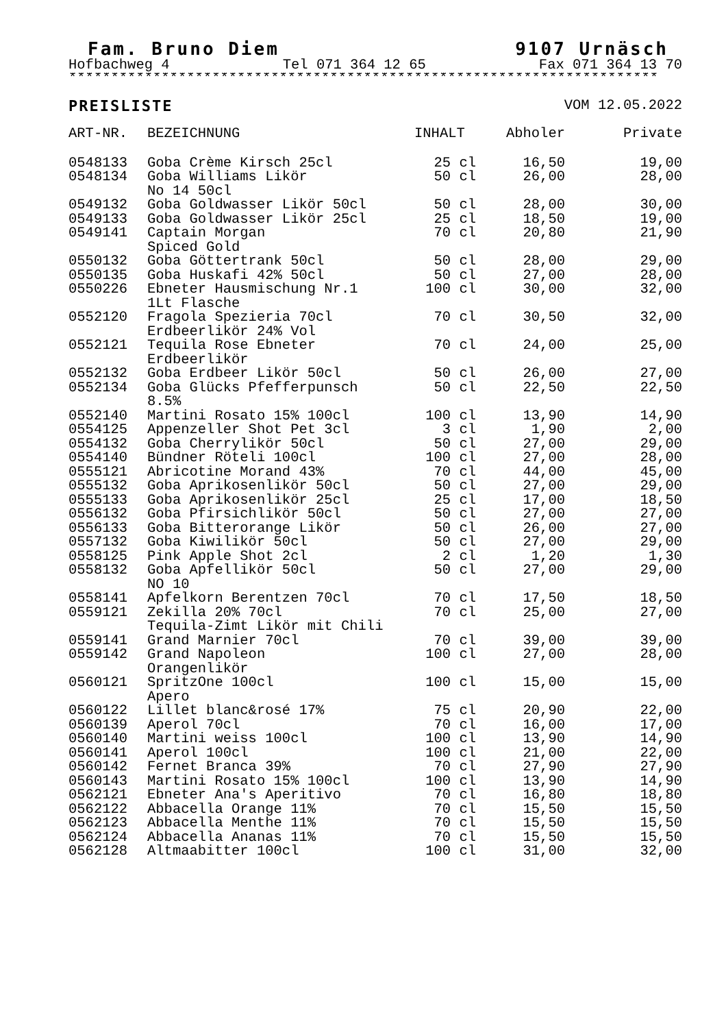Fam. Bruno Diem 9107 Urnäsch
Hofbachweg 4 Tel 071 364 12 65 Fax 071 364 13 70
**********************************************************************
PREISLISTE VOM 12.05.2022
| ART-NR. | BEZEICHNUNG | INHALT | Abholer | Private |
| --- | --- | --- | --- | --- |
| 0548133 | Goba Crème Kirsch 25cl | 25 cl | 16,50 | 19,00 |
| 0548134 | Goba Williams Likör No 14 50cl | 50 cl | 26,00 | 28,00 |
| 0549132 | Goba Goldwasser Likör 50cl | 50 cl | 28,00 | 30,00 |
| 0549133 | Goba Goldwasser Likör 25cl | 25 cl | 18,50 | 19,00 |
| 0549141 | Captain Morgan Spiced Gold | 70 cl | 20,80 | 21,90 |
| 0550132 | Goba Göttertrank 50cl | 50 cl | 28,00 | 29,00 |
| 0550135 | Goba Huskafi 42% 50cl | 50 cl | 27,00 | 28,00 |
| 0550226 | Ebneter Hausmischung Nr.1 1Lt Flasche | 100 cl | 30,00 | 32,00 |
| 0552120 | Fragola Spezieria 70cl Erdbeerlikör 24% Vol | 70 cl | 30,50 | 32,00 |
| 0552121 | Tequila Rose Ebneter Erdbeerlikör | 70 cl | 24,00 | 25,00 |
| 0552132 | Goba Erdbeer Likör 50cl | 50 cl | 26,00 | 27,00 |
| 0552134 | Goba Glücks Pfefferpunsch 8.5% | 50 cl | 22,50 | 22,50 |
| 0552140 | Martini Rosato 15% 100cl | 100 cl | 13,90 | 14,90 |
| 0554125 | Appenzeller Shot Pet 3cl | 3 cl | 1,90 | 2,00 |
| 0554132 | Goba Cherrylikör 50cl | 50 cl | 27,00 | 29,00 |
| 0554140 | Bündner Röteli 100cl | 100 cl | 27,00 | 28,00 |
| 0555121 | Abricotine Morand 43% | 70 cl | 44,00 | 45,00 |
| 0555132 | Goba Aprikosenlikör 50cl | 50 cl | 27,00 | 29,00 |
| 0555133 | Goba Aprikosenlikör 25cl | 25 cl | 17,00 | 18,50 |
| 0556132 | Goba Pfirsichlikör 50cl | 50 cl | 27,00 | 27,00 |
| 0556133 | Goba Bitterorange Likör | 50 cl | 26,00 | 27,00 |
| 0557132 | Goba Kiwilikör 50cl | 50 cl | 27,00 | 29,00 |
| 0558125 | Pink Apple Shot 2cl | 2 cl | 1,20 | 1,30 |
| 0558132 | Goba Apfellikör 50cl NO 10 | 50 cl | 27,00 | 29,00 |
| 0558141 | Apfelkorn Berentzen 70cl | 70 cl | 17,50 | 18,50 |
| 0559121 | Zekilla 20% 70cl Tequila-Zimt Likör mit Chili | 70 cl | 25,00 | 27,00 |
| 0559141 | Grand Marnier 70cl | 70 cl | 39,00 | 39,00 |
| 0559142 | Grand Napoleon Orangenlikör | 100 cl | 27,00 | 28,00 |
| 0560121 | SpritzOne 100cl Apero | 100 cl | 15,00 | 15,00 |
| 0560122 | Lillet blanc&rosé 17% | 75 cl | 20,90 | 22,00 |
| 0560139 | Aperol 70cl | 70 cl | 16,00 | 17,00 |
| 0560140 | Martini weiss 100cl | 100 cl | 13,90 | 14,90 |
| 0560141 | Aperol 100cl | 100 cl | 21,00 | 22,00 |
| 0560142 | Fernet Branca 39% | 70 cl | 27,90 | 27,90 |
| 0560143 | Martini Rosato 15% 100cl | 100 cl | 13,90 | 14,90 |
| 0562121 | Ebneter Ana's Aperitivo | 70 cl | 16,80 | 18,80 |
| 0562122 | Abbacella Orange 11% | 70 cl | 15,50 | 15,50 |
| 0562123 | Abbacella Menthe 11% | 70 cl | 15,50 | 15,50 |
| 0562124 | Abbacella Ananas 11% | 70 cl | 15,50 | 15,50 |
| 0562128 | Altmaabitter 100cl | 100 cl | 31,00 | 32,00 |